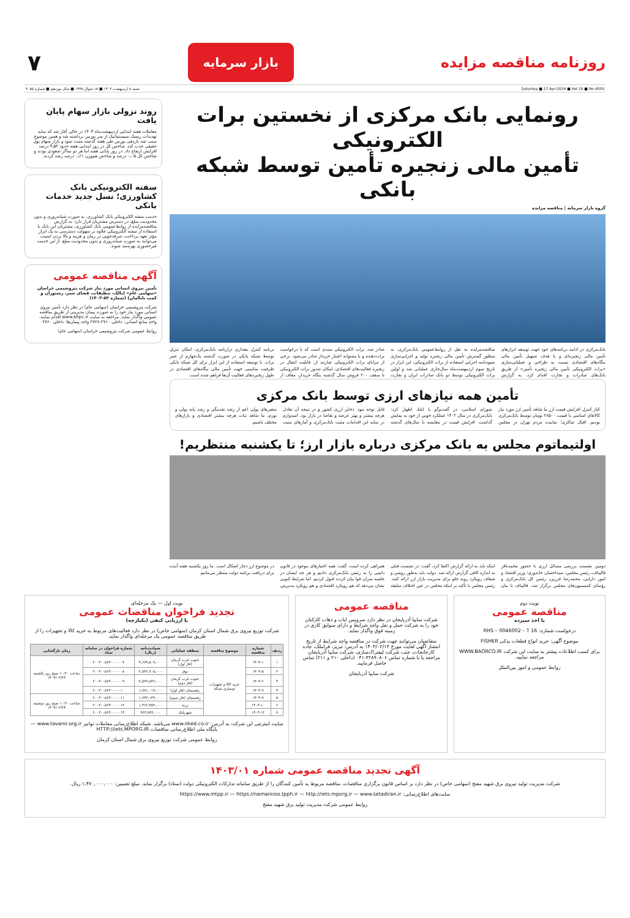روزنامه مناقصه مزایده
بازار سرمایه
۷
Saturday ■ 27.Apr.2024 ■ Vol.19 ■ No.4055 شنبه ۸ اردیبهشت ۱۴۰۳ ■ ۱۸ شوال ۱۴۴۵ ■ سال نوزدهم ■ شماره ۴۰۵۵
رونمایی بانک مرکزی از نخستین برات الکترونیکی
تأمین مالی زنجیره تأمین توسط شبکه بانکی
گروه بازار سرمایه | مناقصه مزایده
بانک‌مرکزی در ادامه برنامه‌های خود جهت توسعه ابزارهای تأمین مالی زنجیره‌ای و با هدف تسهیل تأمین مالی بنگاه‌های اقتصادی نسبت به طراحی و عملیاتی‌سازی «برات الکترونیکی تأمین مالی زنجیره تأمین» از طریق بانک‌های صادرات و تجارت اقدام کرد. به گزارش مناقصه‌مزایده به نقل از روابط‌عمومی بانک‌مرکزی، به منظور گسترش تأمین مالی زنجیره تولید و اجرایی‌سازی شیوه‌نامه اجرایی استفاده از برات الکترونیکی، این ابزار در تاریخ سوم اردیبهشت‌ماه سال‌جاری عملیاتی شد و اولین برات الکترونیکی توسط دو بانک صادرات ایران و تجارت صادر شد. برات الکترونیکی سندی است که با درخواست برات‌دهنده و با پشتوانه اعتبار خریدار صادر می‌شود. برخی از مزایای برات الکترونیکی عبارتند از: قابلیت انتقال در زنجیره فعالیت‌های اقتصادی، امکان صدور برات الکترونیکی تا سقف ۲۰۰ فروش سال گذشته بنگاه خریدار، معاف از برنامه کنترل مقداری ترازنامه بانک‌مرکزی، امکان تنزیل توسط شبکه بانکی در صورت گذشته یک‌چهارم از عمر برات. با توسعه استفاده از این ابزار برای کل شبکه بانکی ظرفیت مناسبی جهت تأمین مالی بنگاه‌های اقتصادی در طول زنجیره‌های فعالیت آن‌ها فراهم شده است.
تأمین همه نیازهای ارزی توسط بانک مرکزی
کنار کنترل افزایش قیمت ارز ما شاهد تأمین ارز مورد نیاز کالاهای اساسی با قیمت ۲۸۵۰۰ تومان توسط بانک‌مرکزی بودیم. اقبال شاکری؛ نماینده مردم تهران در مجلس شورای اسلامی، در گفت‌وگو با ایلنا، اظهار کرد: بانک‌مرکزی در سال ۱۴۰۲ عملکرد خوبی از خود به نمایش گذاشت. افزایش قیمت در مقایسه با سال‌های گذشته قابل توجه نبود. ذخایر ارزی کشور و در نتیجه آن تعادل هرچه بیشتر و بهتر عرضه و تقاضا در بازار بود. امیدوارم در سایه این اقدامات مثبت بانک‌مرکزی و آمارهای مثبت متغیرهای پولی اعم از رشد نقدینگی و رشد پایه پولی و تورم، ما شاهد ثبات هرچه بیشتر اقتصادی و بازارهای مختلف باشیم.
اولتیماتوم مجلس به بانک مرکزی درباره بازار ارز؛ تا یکشنبه منتظریم!
دومین نشست بررسی مسائل ارزی با حضور محمدباقر قالیباف، رئیس مجلس، سیداحسان خاندوزی؛ وزیر اقتصاد و امور دارایی، محمدرضا فرزین، رئیس کل بانک‌مرکزی و رؤسای کمیسیون‌های مجلس برگزار شد. قالیباف با بیان اینکه باید به ارائه گزارش اکتفا کرد، گفت: در نشست قبلی به اندازه کافی گزارش ارائه شد. دولت باید به‌طور روشن و شفاف رویکرد روبه جلو برای مدیریت بازار ارز ارائه کنند. رئیس مجلس با تأکید بر اینکه مجلس در عین اختلاف سلیقه همراهی کرده است، گفت: همه اختیارهای موجود در قانون دایمی را به رئیس بانک‌مرکزی دادیم و هر چه ایشان در جلسه سران قوا بیان کردند قبول کردیم. اما شرایط کنونی نشان می‌دهد که هم رویکرد اقتصادی و هم رویکرد مدیریتی در موضوع ارز دچار اشکال است. ما روز یکشنبه هفته آینده برای دریافت برنامه دولت منتظر می‌مانیم.
روند نزولی بازار سهام پایان یافت
معاملات هفته ابتدایی اردیبهشت‌ماه ۱۴۰۳ در حالی آغاز شد که سایه تهدیدات ریسک سیستماتیک از سر بورس برداشته شد و همین موضوع سبب شد بازدهی بورس طی هفته گذشته مثبت شود و بازار سهام پول حقیقی جذب کند. شاخص کل در روز ابتدایی هفته حدود ۳٫۵۲ درصد افزایش ارتفاع داد. در روز پایانی هفته اما هر دو نماگر صعودی بودند و شاخص کل ۰٫۰۵ درصد و شاخص هم‌وزن ۰٫۶۱ درصد رشد کردند.
سفته الکترونیکی بانک کشاورزی؛ نسل جدید خدمات بانکی
خدمت سفته الکترونیکی بانک کشاورزی، به صورت شبانه‌روزی و بدون محدودیت مبلغ، در دسترس مشتریان قرار دارد. به گزارش مناقصه‌مزایده از روابط‌عمومی بانک کشاورزی، مشتریان این بانک با استفاده از سفته الکترونیکی علاوه بر سهولت دسترسی به یک ابزار مؤثر تعهد پرداخت، صرفه‌جویی در زمان و هزینه و بالا بردن امنیت، می‌توانند به صورت شبانه‌روزی و بدون محدودیت مبلغ، از این خدمت غیرحضوری بهره‌مند شوند.
آگهی مناقصه عمومی
تأمین نیروی انسانی مورد نیاز شرکت پتروشیمی خراسان «سهامی عام» (بالک، تنظیفات، فضای سبز، رستوران و کمپ باباامان) (شماره ۸۴-۱۴۰۲)
شرکت پتروشیمی خراسان (سهامی عام) در نظر دارد تأمین نیروی انسانی مورد نیاز خود را به صورت پیمان مدیریتی از طریق مناقصه عمومی واگذار نماید. مراجعه به سایت www.khpc.ir اقدام نمایند. واحد منابع انسانی: داخلی ۲۷۱۰-۲۷۲۸ واحد پیمان‌ها: داخلی ۲۷۶۰
روابط عمومی شرکت پتروشیمی خراسان (سهامی عام)
نوبت دوم
مناقصه عمومی
با اخذ سپرده
درخواست شماره: RHS – 0046002 – T 16
موضوع آگهی: خرید انواع قطعات یدکی FISHER
برای کسب اطلاعات بیشتر به سایت این شرکت WWW.BAORCO.IR مراجعه نمایید.
روابط عمومی و امور بین‌الملل
مناقصه عمومی
شرکت سایپا آذربایجان در نظر دارد سرویس ایاب و ذهاب کارکنان خود را به شرکت حمل و نقل واجد شرایط و دارای سوابق کاری در زمینه فوق واگذار نماید.
متقاضیان می‌توانند جهت شرکت در مناقصه واجد شرایط از تاریخ انتشار آگهی لغایت مورخ ۱۴۰۳/۰۲/۱۳ به آدرس: تبریز، قراملک، جاده کارخانجات، جنب شرکت لیفتراک‌سازی، شرکت سایپا آذربایجان مراجعه یا با شماره تماس ۳۲۸۹۰۸۰۶-۰۴۱ (داخلی ۲۱۰ و ۲۱۱) تماس حاصل فرمایید.
شرکت سایپا آذربایجان
نوبت اول — یک مرحله‌ای
تجدید فراخوان مناقصات عمومی
با ارزیابی کیفی (یکپارچه)
شرکت توزیع نیروی برق شمال استان کرمان (سهامی خاص) در نظر دارد فعالیت‌های مربوط به خرید کالا و تجهیزات را از طریق مناقصه عمومی یک مرحله‌ای واگذار نماید.
| ردیف | شماره مناقصه | موضوع مناقصه | منطقه عملیاتی | ضمانت‌نامه (ریال) | شماره فراخوان در سامانه ستاد | زمان بازگشایی |
| --- | --- | --- | --- | --- | --- | --- |
| ۱ | ۱۴۰۳-۱ | خرید کالا و تجهیزات نوسازی شبکه | جنوب غرب کرمان (فاز اول) | ۴,۶۷۹,۵۰۹,۰۰۰ | ۲۰۰۳۰۰۵۶۳۰۰۰۰۰۰۷ | ساعت ۱۰:۳۰ صبح روز یکشنبه ۱۴۰۳/۰۲/۲۳ |
| ۲ | ۱۴۰۳-۵ | | نوق | ۲,۵۳۶,۷۰۵,۰۰۰ | ۲۰۰۳۰۰۵۶۳۰۰۰۰۰۰۸ | |
| ۳ | ۱۴۰۳-۶ | | جنوب غرب کرمان (فاز دوم) | ۲,۵۲۷,۸۳۶,۰۰۰ | ۲۰۰۳۰۰۵۶۳۰۰۰۰۰۰۹ | |
| ۴ | ۱۴۰۳-۷ | | رفسنجان (فاز اول) | ۱,۷۷۱,۰۱۹,۰۰۰ | ۲۰۰۳۰۰۵۶۳۰۰۰۰۰۱۰ | |
| ۵ | ۱۴۰۳-۹ | | رفسنجان (فاز سوم) | ۱,۷۳۲,۱۳۳,۰۰۰ | ۲۰۰۳۰۰۵۶۳۰۰۰۰۰۱۱ | ساعت ۱۰:۳۰ صبح روز دوشنبه ۱۴۰۳/۰۲/۲۴ |
| ۶ | ۱۴۰۳-۱۰ | | زرند | ۱,۴۶۶,۴۵۲,۰۰۰ | ۲۰۰۳۰۰۵۶۳۰۰۰۰۰۱۲ | |
| ۷ | ۱۴۰۳-۱۲ | | شهربابک | ۹۶۳,۵۲۲,۰۰۰ | ۲۰۰۳۰۰۵۶۳۰۰۰۰۰۱۳ | |
سایت اینترنتی این شرکت به آدرس: www.nked.co.ir می‌باشد. شبکه اطلاع‌رسانی معاملات توانیر www.tavanir.org.ir — پایگاه ملی اطلاع‌رسانی مناقصات HTTP://iets.MPORG.IR
روابط عمومی شرکت توزیع نیروی برق شمال استان کرمان
آگهی تجدید مناقصه عمومی شماره ۱۴۰۳/۰۱
شرکت مدیریت تولید نیروی برق شهید مفتح (سهامی خاص) در نظر دارد بر اساس قانون برگزاری مناقصات، مناقصه مربوط به تأمین کنندگان را از طریق سامانه تدارکات الکترونیکی دولت (ستاد) برگزار نماید. مبلغ تضمین: ۱,۴۷۰,۰۰۰,۰۰۰ ریال.
سایت‌های اطلاع‌رسانی: https://www.mtpp.ir — https://namaniroo.tpph.ir — http://iets.mporg.ir — www.setadiran.ir
روابط عمومی شرکت مدیریت تولید برق شهید مفتح